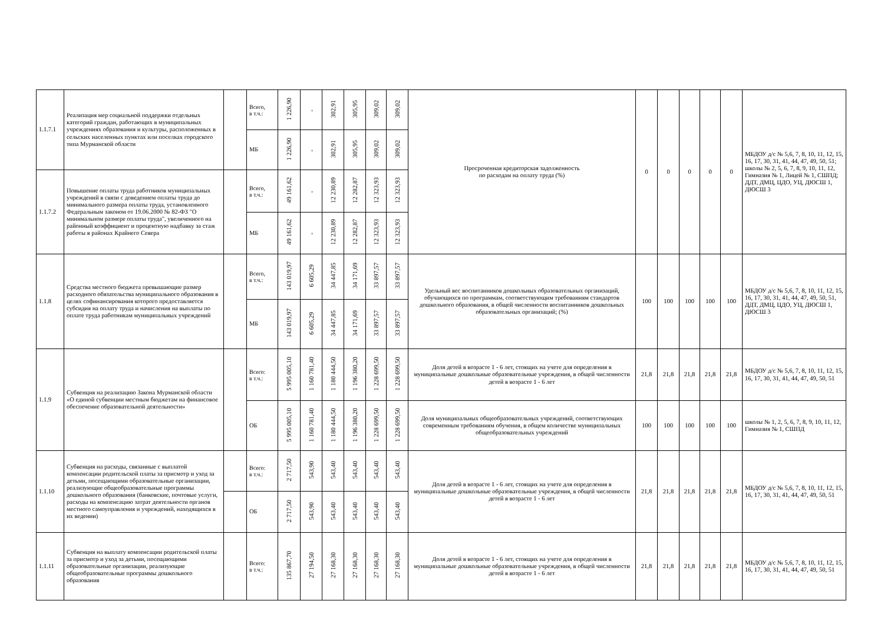| 1.1.7.1 | Реализация мер социальной поддержки отдельных категорий граждан, работающих в муниципальных учреждениях образования и культуры, расположенных в сельских населенных пунктах или поселках городского типа Мурманской области | | Всего, в т.ч.: | 1 226,90 | - | 302,91 | 305,95 | 309,02 | 309,02 | Просроченная кредиторская задолженность по расходам на оплату труда (%) | 0 | 0 | 0 | 0 | 0 | МБДОУ д/с № 5,6, 7, 8, 10, 11, 12, 15, 16, 17, 30, 31, 41, 44, 47, 49, 50, 51; школы № 2, 5, 6, 7, 8, 9, 10, 11, 12, Гимназия № 1, Лицей № 1, СШПД; ДДТ, ДМЦ, ЦДО, УЦ, ДЮСШ 1, ДЮСШ 3 |
| | | | МБ | 1 226,90 | - | 302,91 | 305,95 | 309,02 | 309,02 | | | | | | | |
| 1.1.7.2 | Повышение оплаты труда работников муниципальных учреждений в связи с доведением оплаты труда до минимального размера оплаты труда, установленного Федеральным законом от 19.06.2000 № 82-ФЗ "О минимальном размере оплаты труда", увеличенного на районный коэффициент и процентную надбавку за стаж работы в районах Крайнего Севера | | Всего, в т.ч.: | 49 161,62 | - | 12 230,89 | 12 282,87 | 12 323,93 | 12 323,93 | | | | | | | |
| | | | МБ | 49 161,62 | - | 12 230,89 | 12 282,87 | 12 323,93 | 12 323,93 | | | | | | | |
| 1.1.8 | Средства местного бюджета превышающие размер расходного обязательства муниципального образования в целях софинансирования которого предоставляется субсидия на оплату труда и начисления на выплаты по оплате труда работникам муниципальных учреждений | | Всего, в т.ч.: | 143 019,97 | 6 605,29 | 34 447,85 | 34 171,69 | 33 897,57 | 33 897,57 | Удельный вес воспитанников дошкольных образовательных организаций, обучающихся по программам, соответствующим требованиям стандартов дошкольного образования, в общей численности воспитанников дошкольных образовательных организаций; (%) | 100 | 100 | 100 | 100 | 100 | МБДОУ д/с № 5,6, 7, 8, 10, 11, 12, 15, 16, 17, 30, 31, 41, 44, 47, 49, 50, 51, ДДТ, ДМЦ, ЦДО, УЦ, ДЮСШ 1, ДЮСШ 3 |
| | | | МБ | 143 019,97 | 6 605,29 | 34 447,85 | 34 171,69 | 33 897,57 | 33 897,57 | | | | | | | |
| 1.1.9 | Субвенция на реализацию Закона Мурманской области «О единой субвенции местным бюджетам на финансовое обеспечение образовательной деятельности» | | Всего: в т.ч.: | 5 995 005,10 | 1 160 781,40 | 1 180 444,50 | 1 196 380,20 | 1 228 699,50 | 1 228 699,50 | Доля детей в возрасте 1 - 6 лет, стоящих на учете для определения в муниципальные дошкольные образовательные учреждения, в общей численности детей в возрасте 1 - 6 лет | 21,8 | 21,8 | 21,8 | 21,8 | 21,8 | МБДОУ д/с № 5,6, 7, 8, 10, 11, 12, 15, 16, 17, 30, 31, 41, 44, 47, 49, 50, 51 |
| | | | ОБ | 5 995 005,10 | 1 160 781,40 | 1 180 444,50 | 1 196 380,20 | 1 228 699,50 | 1 228 699,50 | Доля муниципальных общеобразовательных учреждений, соответствующих современным требованиям обучения, в общем количестве муниципальных общеобразовательных учреждений | 100 | 100 | 100 | 100 | 100 | школы № 1, 2, 5, 6, 7, 8, 9, 10, 11, 12, Гимназия № 1, СШПД |
| 1.1.10 | Субвенция на расходы, связанные с выплатой компенсации родительской платы за присмотр и уход за детьми, посещающими образовательные организации, реализующие общеобразовательные программы дошкольного образования (банковские, почтовые услуги, расходы на компенсацию затрат деятельности органов местного самоуправления и учреждений, находящихся в их ведении) | | Всего: в т.ч.: | 2 717,50 | 543,90 | 543,40 | 543,40 | 543,40 | 543,40 | Доля детей в возрасте 1 - 6 лет, стоящих на учете для определения в муниципальные дошкольные образовательные учреждения, в общей численности детей в возрасте 1 - 6 лет | 21,8 | 21,8 | 21,8 | 21,8 | 21,8 | МБДОУ д/с № 5,6, 7, 8, 10, 11, 12, 15, 16, 17, 30, 31, 41, 44, 47, 49, 50, 51 |
| | | | ОБ | 2 717,50 | 543,90 | 543,40 | 543,40 | 543,40 | 543,40 | | | | | | | |
| 1.1.11 | Субвенция на выплату компенсации родительской платы за присмотр и уход за детьми, посещающими образовательные организации, реализующие общеобразовательные программы дошкольного образования | | Всего: в т.ч.: | 135 867,70 | 27 194,50 | 27 168,30 | 27 168,30 | 27 168,30 | 27 168,30 | Доля детей в возрасте 1 - 6 лет, стоящих на учете для определения в муниципальные дошкольные образовательные учреждения, в общей численности детей в возрасте 1 - 6 лет | 21,8 | 21,8 | 21,8 | 21,8 | 21,8 | МБДОУ д/с № 5,6, 7, 8, 10, 11, 12, 15, 16, 17, 30, 31, 41, 44, 47, 49, 50, 51 |